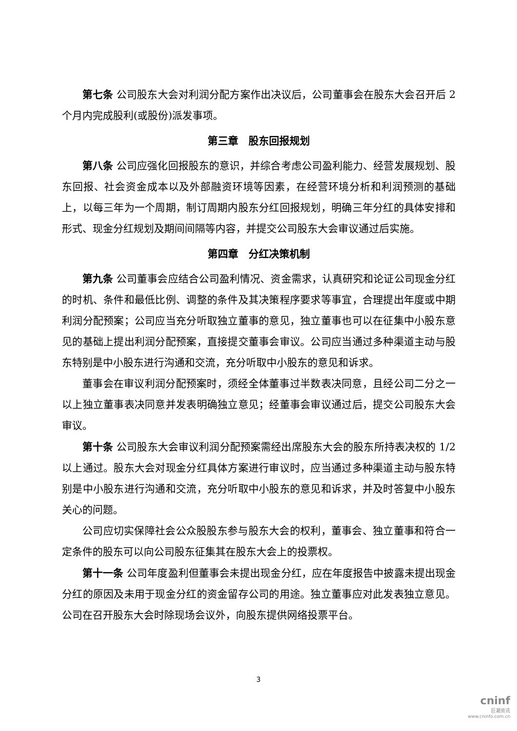第七条 公司股东大会对利润分配方案作出决议后，公司董事会在股东大会召开后 2 个月内完成股利(或股份)派发事项。
第三章　股东回报规划
第八条 公司应强化回报股东的意识，并综合考虑公司盈利能力、经营发展规划、股东回报、社会资金成本以及外部融资环境等因素，在经营环境分析和利润预测的基础上，以每三年为一个周期，制订周期内股东分红回报规划，明确三年分红的具体安排和形式、现金分红规划及期间间隔等内容，并提交公司股东大会审议通过后实施。
第四章　分红决策机制
第九条 公司董事会应结合公司盈利情况、资金需求，认真研究和论证公司现金分红的时机、条件和最低比例、调整的条件及其决策程序要求等事宜，合理提出年度或中期利润分配预案；公司应当充分听取独立董事的意见，独立董事也可以在征集中小股东意见的基础上提出利润分配预案，直接提交董事会审议。公司应当通过多种渠道主动与股东特别是中小股东进行沟通和交流，充分听取中小股东的意见和诉求。
董事会在审议利润分配预案时，须经全体董事过半数表决同意，且经公司二分之一以上独立董事表决同意并发表明确独立意见；经董事会审议通过后，提交公司股东大会审议。
第十条 公司股东大会审议利润分配预案需经出席股东大会的股东所持表决权的 1/2 以上通过。股东大会对现金分红具体方案进行审议时，应当通过多种渠道主动与股东特别是中小股东进行沟通和交流，充分听取中小股东的意见和诉求，并及时答复中小股东关心的问题。
公司应切实保障社会公众股股东参与股东大会的权利，董事会、独立董事和符合一定条件的股东可以向公司股东征集其在股东大会上的投票权。
第十一条 公司年度盈利但董事会未提出现金分红，应在年度报告中披露未提出现金分红的原因及未用于现金分红的资金留存公司的用途。独立董事应对此发表独立意见。公司在召开股东大会时除现场会议外，向股东提供网络投票平台。
3
cninf
巨潮资讯
www.cninfo.com.cn